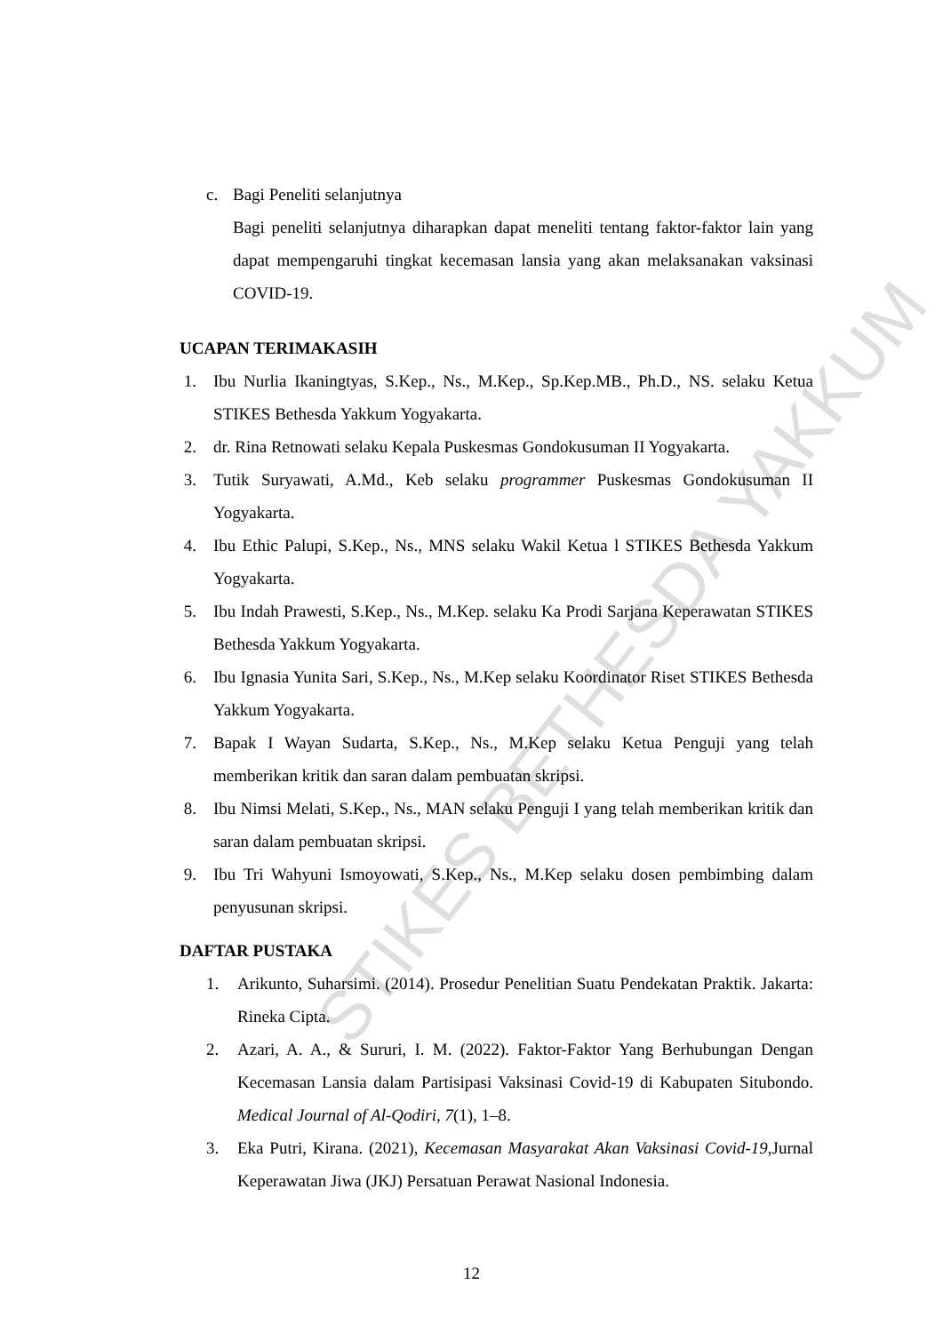STIKES BETHESDA YAKKUM
c. Bagi Peneliti selanjutnya
Bagi peneliti selanjutnya diharapkan dapat meneliti tentang faktor-faktor lain yang dapat mempengaruhi tingkat kecemasan lansia yang akan melaksanakan vaksinasi COVID-19.
UCAPAN TERIMAKASIH
1. Ibu Nurlia Ikaningtyas, S.Kep., Ns., M.Kep., Sp.Kep.MB., Ph.D., NS. selaku Ketua STIKES Bethesda Yakkum Yogyakarta.
2. dr. Rina Retnowati selaku Kepala Puskesmas Gondokusuman II Yogyakarta.
3. Tutik Suryawati, A.Md., Keb selaku programmer Puskesmas Gondokusuman II Yogyakarta.
4. Ibu Ethic Palupi, S.Kep., Ns., MNS selaku Wakil Ketua l STIKES Bethesda Yakkum Yogyakarta.
5. Ibu Indah Prawesti, S.Kep., Ns., M.Kep. selaku Ka Prodi Sarjana Keperawatan STIKES Bethesda Yakkum Yogyakarta.
6. Ibu Ignasia Yunita Sari, S.Kep., Ns., M.Kep selaku Koordinator Riset STIKES Bethesda Yakkum Yogyakarta.
7. Bapak I Wayan Sudarta, S.Kep., Ns., M.Kep selaku Ketua Penguji yang telah memberikan kritik dan saran dalam pembuatan skripsi.
8. Ibu Nimsi Melati, S.Kep., Ns., MAN selaku Penguji I yang telah memberikan kritik dan saran dalam pembuatan skripsi.
9. Ibu Tri Wahyuni Ismoyowati, S.Kep., Ns., M.Kep selaku dosen pembimbing dalam penyusunan skripsi.
DAFTAR PUSTAKA
1. Arikunto, Suharsimi. (2014). Prosedur Penelitian Suatu Pendekatan Praktik. Jakarta: Rineka Cipta.
2. Azari, A. A., & Sururi, I. M. (2022). Faktor-Faktor Yang Berhubungan Dengan Kecemasan Lansia dalam Partisipasi Vaksinasi Covid-19 di Kabupaten Situbondo. Medical Journal of Al-Qodiri, 7(1), 1–8.
3. Eka Putri, Kirana. (2021), Kecemasan Masyarakat Akan Vaksinasi Covid-19,Jurnal Keperawatan Jiwa (JKJ) Persatuan Perawat Nasional Indonesia.
12